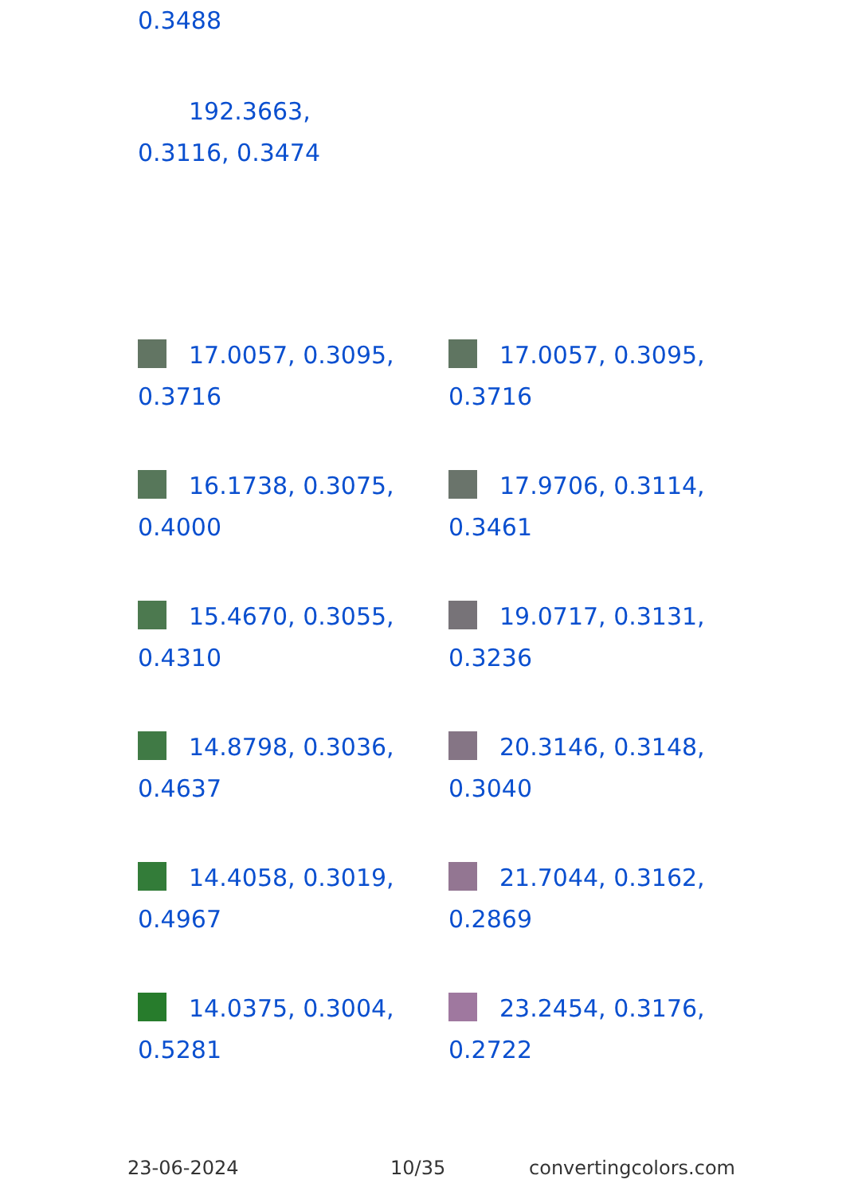0.3488
192.3663, 0.3116, 0.3474
17.0057, 0.3095, 0.3716
17.0057, 0.3095, 0.3716
16.1738, 0.3075, 0.4000
17.9706, 0.3114, 0.3461
15.4670, 0.3055, 0.4310
19.0717, 0.3131, 0.3236
14.8798, 0.3036, 0.4637
20.3146, 0.3148, 0.3040
14.4058, 0.3019, 0.4967
21.7044, 0.3162, 0.2869
14.0375, 0.3004, 0.5281
23.2454, 0.3176, 0.2722
23-06-2024 10/35 convertingcolors.com